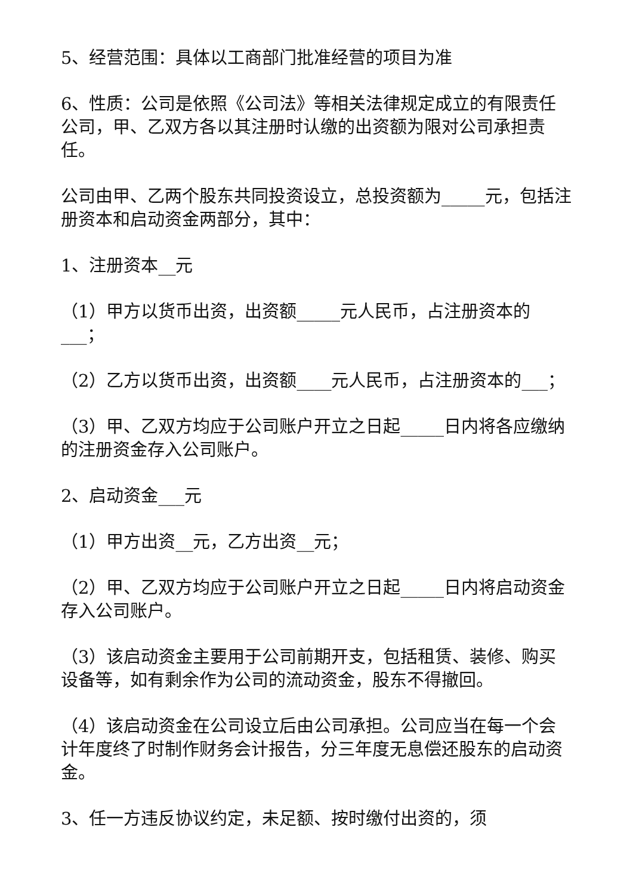5、经营范围：具体以工商部门批准经营的项目为准
6、性质：公司是依照《公司法》等相关法律规定成立的有限责任公司，甲、乙双方各以其注册时认缴的出资额为限对公司承担责任。
公司由甲、乙两个股东共同投资设立，总投资额为_____元，包括注册资本和启动资金两部分，其中：
1、注册资本__元
（1）甲方以货币出资，出资额_____元人民币，占注册资本的___；
（2）乙方以货币出资，出资额____元人民币，占注册资本的___；
（3）甲、乙双方均应于公司账户开立之日起_____日内将各应缴纳的注册资金存入公司账户。
2、启动资金___元
（1）甲方出资__元，乙方出资__元；
（2）甲、乙双方均应于公司账户开立之日起_____日内将启动资金存入公司账户。
（3）该启动资金主要用于公司前期开支，包括租赁、装修、购买设备等，如有剩余作为公司的流动资金，股东不得撤回。
（4）该启动资金在公司设立后由公司承担。公司应当在每一个会计年度终了时制作财务会计报告，分三年度无息偿还股东的启动资金。
3、任一方违反协议约定，未足额、按时缴付出资的，须